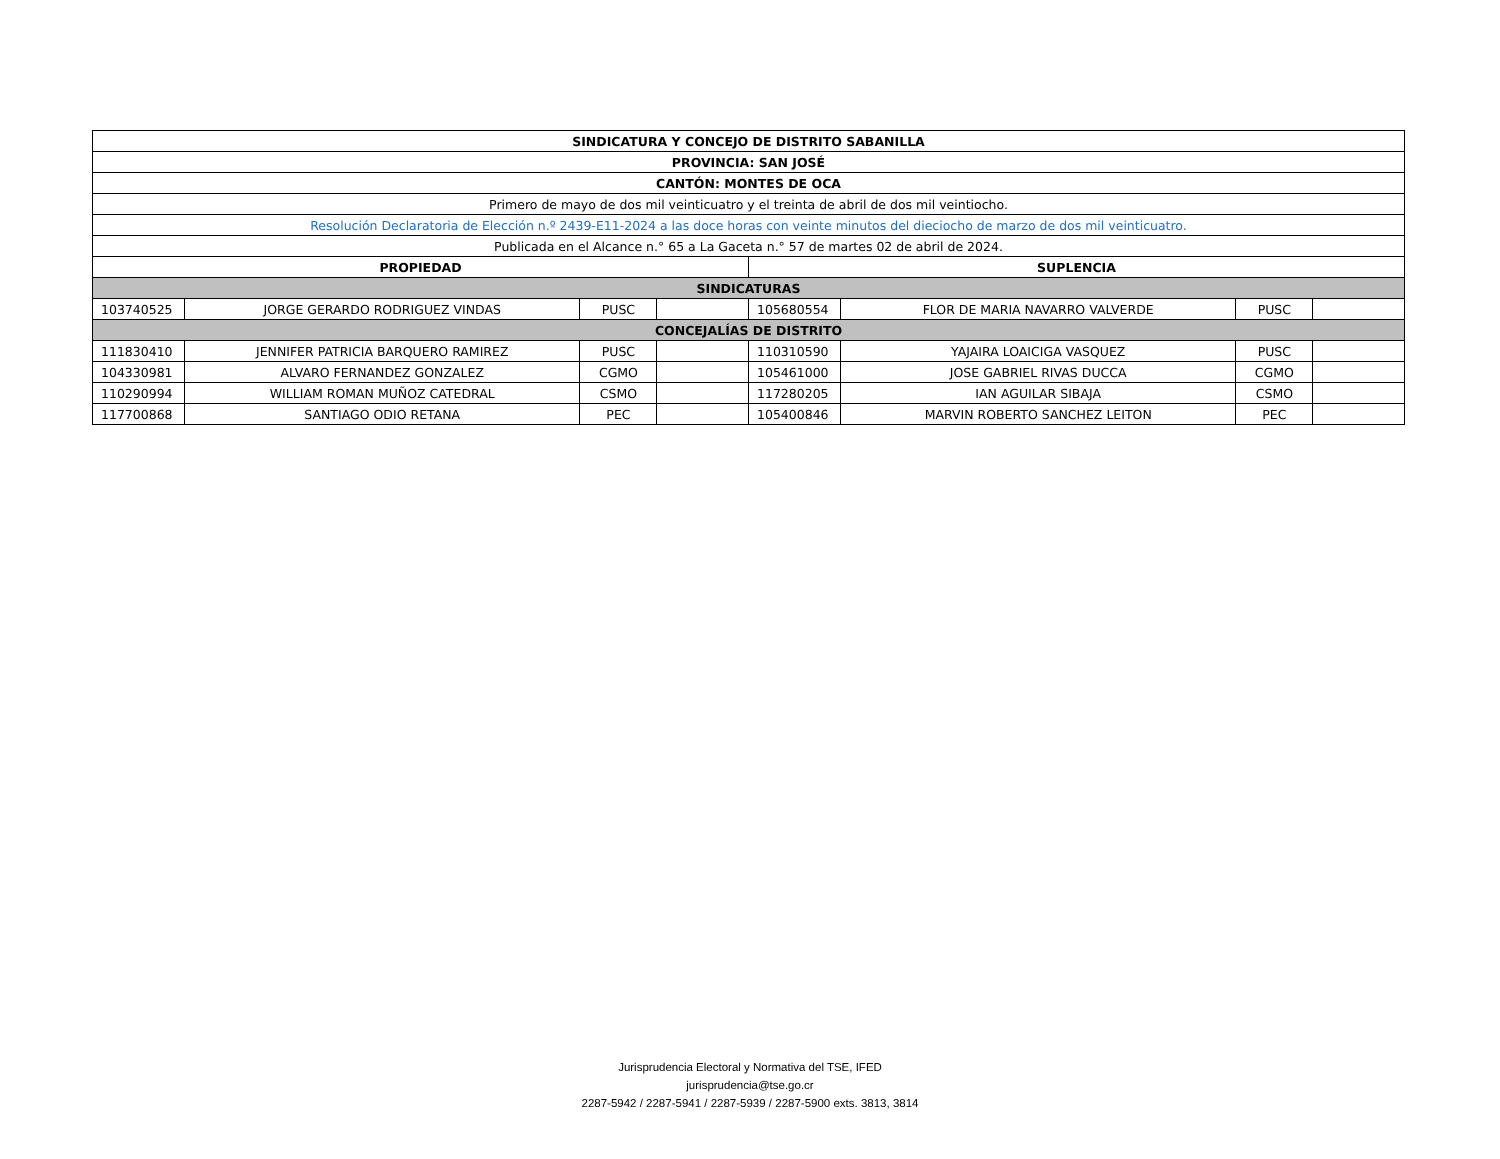| SINDICATURA Y CONCEJO DE DISTRITO SABANILLA | | | | | | | |
| --- | --- | --- | --- | --- | --- | --- | --- |
| PROVINCIA: SAN JOSÉ | | | | | | | |
| CANTÓN: MONTES DE OCA | | | | | | | |
| Primero de mayo de dos mil veinticuatro y el treinta de abril de dos mil veintiocho. | | | | | | | |
| Resolución Declaratoria de Elección n.º 2439-E11-2024 a las doce horas con veinte minutos del dieciocho de marzo de dos mil veinticuatro. | | | | | | | |
| Publicada en el Alcance n.° 65 a La Gaceta n.° 57 de martes 02 de abril de 2024. | | | | | | | |
| PROPIEDAD | | | | SUPLENCIA | | | |
| SINDICATURAS | | | | | | | |
| 103740525 | JORGE GERARDO RODRIGUEZ VINDAS | PUSC | | 105680554 | FLOR DE MARIA NAVARRO VALVERDE | PUSC | |
| CONCEJALÍAS DE DISTRITO | | | | | | | |
| 111830410 | JENNIFER PATRICIA BARQUERO RAMIREZ | PUSC | | 110310590 | YAJAIRA LOAICIGA VASQUEZ | PUSC | |
| 104330981 | ALVARO FERNANDEZ GONZALEZ | CGMO | | 105461000 | JOSE GABRIEL RIVAS DUCCA | CGMO | |
| 110290994 | WILLIAM ROMAN MUÑOZ CATEDRAL | CSMO | | 117280205 | IAN AGUILAR SIBAJA | CSMO | |
| 117700868 | SANTIAGO ODIO RETANA | PEC | | 105400846 | MARVIN ROBERTO SANCHEZ LEITON | PEC | |
Jurisprudencia Electoral y Normativa del TSE, IFED
jurisprudencia@tse.go.cr
2287-5942 / 2287-5941 / 2287-5939 / 2287-5900 exts. 3813, 3814